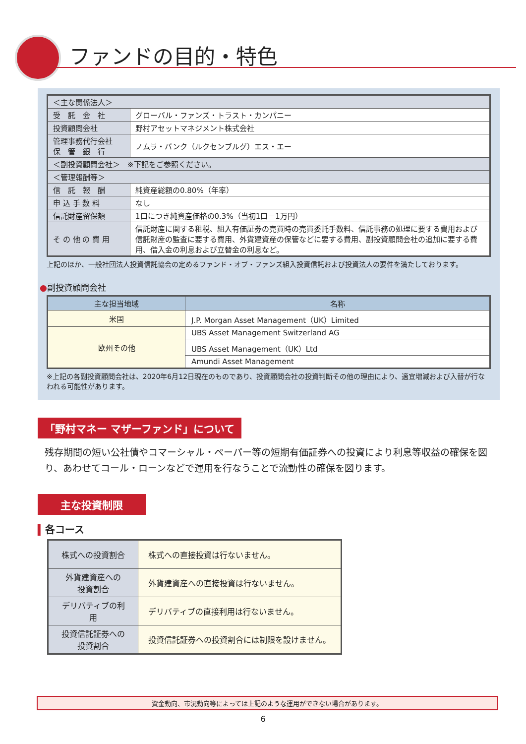ファンドの目的・特色
| ＜主な関係法人＞ | |
| 受 託 会 社 | グローバル・ファンズ・トラスト・カンパニー |
| 投資顧問会社 | 野村アセットマネジメント株式会社 |
| 管理事務代行会社 保 管 銀 行 | ノムラ・バンク（ルクセンブルグ）エス・エー |
| ＜副投資顧問会社＞ ※下記をご参照ください。 | |
| ＜管理報酬等＞ | |
| 信 託 報 酬 | 純資産総額の0.80%（年率） |
| 申 込 手 数 料 | なし |
| 信託財産留保額 | 1口につき純資産価格の0.3%（当初1口＝1万円） |
| そ の 他 の 費 用 | 信託財産に関する租税、組入有価証券の売買時の売買委託手数料、信託事務の処理に要する費用および信託財産の監査に要する費用、外貨建資産の保管などに要する費用、副投資顧問会社の追加に要する費用、借入金の利息および立替金の利息など。 |
上記のほか、一般社団法人投資信託協会の定めるファンド・オブ・ファンズ組入投資信託および投資法人の要件を満たしております。
●副投資顧問会社
| 主な担当地域 | 名称 |
| --- | --- |
| 米国 | J.P. Morgan Asset Management（UK）Limited |
| 欧州その他 | UBS Asset Management Switzerland AG |
| | UBS Asset Management（UK）Ltd |
| | Amundi Asset Management |
※上記の各副投資顧問会社は、2020年6月12日現在のものであり、投資顧問会社の投資判断その他の理由により、適宜増減および入替が行なわれる可能性があります。
「野村マネー マザーファンド」について
残存期間の短い公社債やコマーシャル・ペーパー等の短期有価証券への投資により利息等収益の確保を図り、あわせてコール・ローンなどで運用を行なうことで流動性の確保を図ります。
主な投資制限
▍各コース
| 株式への投資割合 | 株式への直接投資は行ないません。 |
| 外貨建資産への 投資割合 | 外貨建資産への直接投資は行ないません。 |
| デリバティブの利用 | デリバティブの直接利用は行ないません。 |
| 投資信託証券への 投資割合 | 投資信託証券への投資割合には制限を設けません。 |
資金動向、市況動向等によっては上記のような運用ができない場合があります。
6